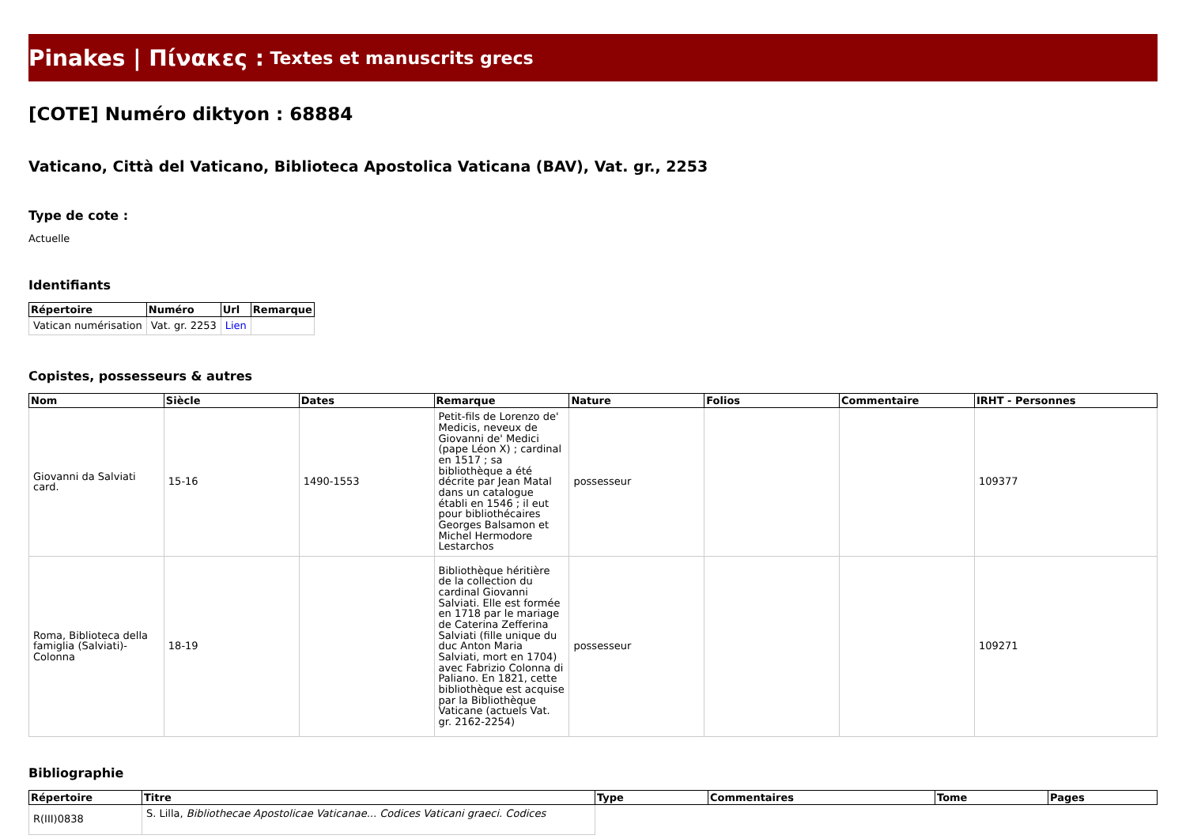Pinakes | Πίνακες : Textes et manuscrits grecs
[COTE] Numéro diktyon : 68884
Vaticano, Città del Vaticano, Biblioteca Apostolica Vaticana (BAV), Vat. gr., 2253
Type de cote :
Actuelle
Identifiants
| Répertoire | Numéro | Url | Remarque |
| --- | --- | --- | --- |
| Vatican numérisation | Vat. gr. 2253 | Lien | |
Copistes, possesseurs & autres
| Nom | Siècle | Dates | Remarque | Nature | Folios | Commentaire | IRHT - Personnes |
| --- | --- | --- | --- | --- | --- | --- | --- |
| Giovanni da Salviati card. | 15-16 | 1490-1553 | Petit-fils de Lorenzo de' Medicis, neveux de Giovanni de' Medici (pape Léon X) ; cardinal en 1517 ; sa bibliothèque a été décrite par Jean Matal dans un catalogue établi en 1546 ; il eut pour bibliothécaires Georges Balsamon et Michel Hermodore Lestarchos | possesseur | | | 109377 |
| Roma, Biblioteca della famiglia (Salviati)-Colonna | 18-19 | | Bibliothèque héritière de la collection du cardinal Giovanni Salviati. Elle est formée en 1718 par le mariage de Caterina Zefferina Salviati (fille unique du duc Anton Maria Salviati, mort en 1704) avec Fabrizio Colonna di Paliano. En 1821, cette bibliothèque est acquise par la Bibliothèque Vaticane (actuels Vat. gr. 2162-2254) | possesseur | | | 109271 |
Bibliographie
| Répertoire | Titre | Type | Commentaires | Tome | Pages |
| --- | --- | --- | --- | --- | --- |
| R(III)0838 | S. Lilla, Bibliothecae Apostolicae Vaticanae... Codices Vaticani graeci. Codices | | | | |